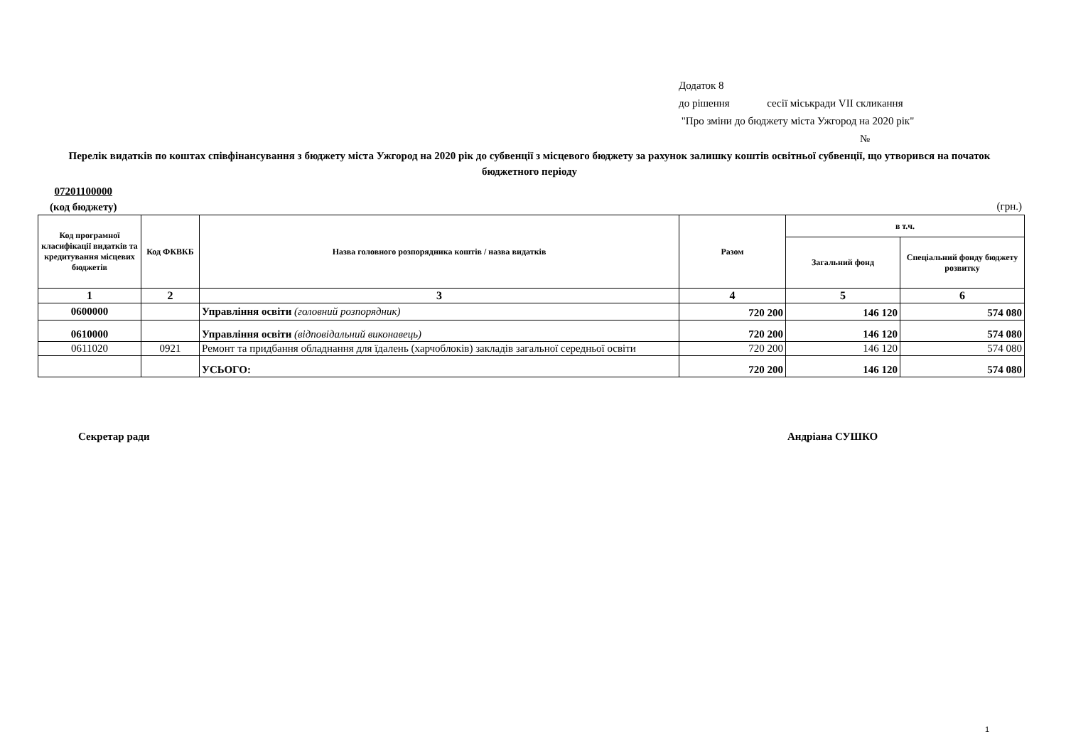Додаток 8
до рішення сесії міськради VII скликання
"Про зміни до бюджету міста Ужгород на 2020 рік"
№
Перелік видатків по коштах співфінансування з бюджету міста Ужгород на 2020 рік до субвенції з місцевого бюджету за рахунок залишку коштів освітньої субвенції, що утворився на початок бюджетного періоду
07201100000
(код бюджету)
(грн.)
| Код програмної класифікації видатків та кредитування місцевих бюджетів | Код ФКВКБ | Назва головного розпорядника коштів / назва видатків | Разом | в т.ч. | |
| --- | --- | --- | --- | --- | --- |
| | | | | Загальний фонд | Спеціальний фонду бюджету розвитку |
| 1 | 2 | 3 | 4 | 5 | 6 |
| 0600000 | | Управління освіти (головний розпорядник) | 720 200 | 146 120 | 574 080 |
| 0610000 | | Управління освіти (відповідальний виконавець) | 720 200 | 146 120 | 574 080 |
| 0611020 | 0921 | Ремонт та придбання обладнання для їдалень (харчоблоків) закладів загальної середньої освіти | 720 200 | 146 120 | 574 080 |
| | | УСЬОГО: | 720 200 | 146 120 | 574 080 |
Секретар ради Андріана СУШКО
1